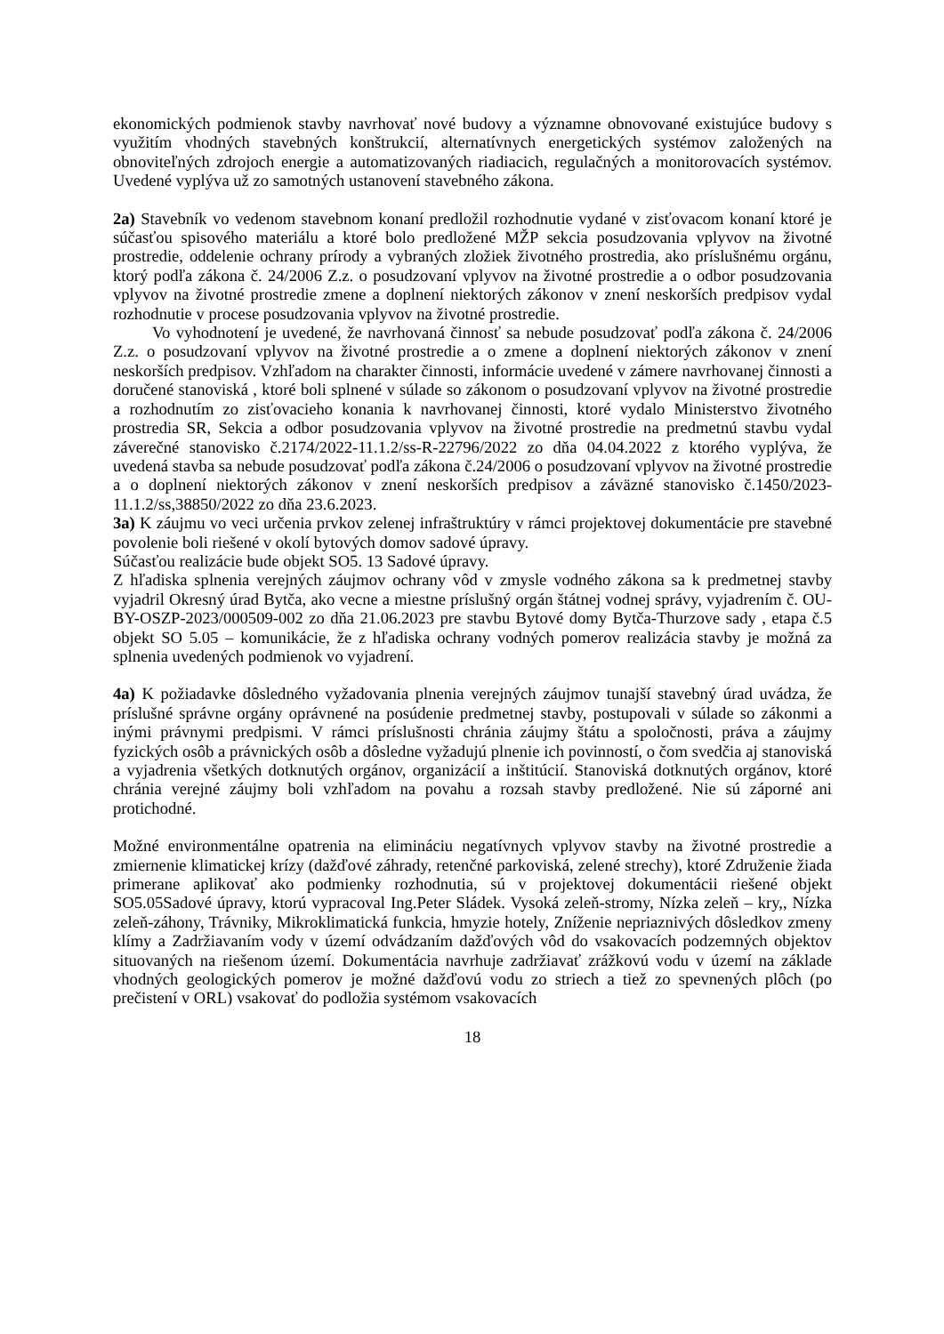ekonomických podmienok stavby navrhovať nové budovy a významne obnovované existujúce budovy s využitím vhodných stavebných konštrukcií, alternatívnych energetických systémov založených na obnoviteľných zdrojoch energie a automatizovaných riadiacich, regulačných a monitorovacích systémov. Uvedené vyplýva už zo samotných ustanovení stavebného zákona.
2a) Stavebník vo vedenom stavebnom konaní predložil rozhodnutie vydané v zisťovacom konaní ktoré je súčasťou spisového materiálu a ktoré bolo predložené MŽP sekcia posudzovania vplyvov na životné prostredie, oddelenie ochrany prírody a vybraných zložiek životného prostredia, ako príslušnému orgánu, ktorý podľa zákona č. 24/2006 Z.z. o posudzovaní vplyvov na životné prostredie a o odbor posudzovania vplyvov na životné prostredie zmene a doplnení niektorých zákonov v znení neskorších predpisov vydal rozhodnutie v procese posudzovania vplyvov na životné prostredie.
Vo vyhodnotení je uvedené, že navrhovaná činnosť sa nebude posudzovať podľa zákona č. 24/2006 Z.z. o posudzovaní vplyvov na životné prostredie a o zmene a doplnení niektorých zákonov v znení neskorších predpisov. Vzhľadom na charakter činnosti, informácie uvedené v zámere navrhovanej činnosti a doručené stanoviská , ktoré boli splnené v súlade so zákonom o posudzovaní vplyvov na životné prostredie a rozhodnutím zo zisťovacieho konania k navrhovanej činnosti, ktoré vydalo Ministerstvo životného prostredia SR, Sekcia a odbor posudzovania vplyvov na životné prostredie na predmetnú stavbu vydal záverečné stanovisko č.2174/2022-11.1.2/ss-R-22796/2022 zo dňa 04.04.2022 z ktorého vyplýva, že uvedená stavba sa nebude posudzovať podľa zákona č.24/2006 o posudzovaní vplyvov na životné prostredie a o doplnení niektorých zákonov v znení neskorších predpisov a záväzné stanovisko č.1450/2023-11.1.2/ss,38850/2022 zo dňa 23.6.2023.
3a) K záujmu vo veci určenia prvkov zelenej infraštruktúry v rámci projektovej dokumentácie pre stavebné povolenie boli riešené v okolí bytových domov sadové úpravy.
Súčasťou realizácie bude objekt SO5. 13 Sadové úpravy.
Z hľadiska splnenia verejných záujmov ochrany vôd v zmysle vodného zákona sa k predmetnej stavby vyjadril Okresný úrad Bytča, ako vecne a miestne príslušný orgán štátnej vodnej správy, vyjadrením č. OU-BY-OSZP-2023/000509-002 zo dňa 21.06.2023 pre stavbu Bytové domy Bytča-Thurzove sady , etapa č.5 objekt SO 5.05 – komunikácie, že z hľadiska ochrany vodných pomerov realizácia stavby je možná za splnenia uvedených podmienok vo vyjadrení.
4a) K požiadavke dôsledného vyžadovania plnenia verejných záujmov tunajší stavebný úrad uvádza, že príslušné správne orgány oprávnené na posúdenie predmetnej stavby, postupovali v súlade so zákonmi a inými právnymi predpismi. V rámci príslušnosti chránia záujmy štátu a spoločnosti, práva a záujmy fyzických osôb a právnických osôb a dôsledne vyžadujú plnenie ich povinností, o čom svedčia aj stanoviská a vyjadrenia všetkých dotknutých orgánov, organizácií a inštitúcií. Stanoviská dotknutých orgánov, ktoré chránia verejné záujmy boli vzhľadom na povahu a rozsah stavby predložené. Nie sú záporné ani protichodné.
Možné environmentálne opatrenia na elimináciu negatívnych vplyvov stavby na životné prostredie a zmiernenie klimatickej krízy (dažďové záhrady, retenčné parkoviská, zelené strechy), ktoré Združenie žiada primerane aplikovať ako podmienky rozhodnutia, sú v projektovej dokumentácii riešené objekt SO5.05Sadové úpravy, ktorú vypracoval Ing.Peter Sládek. Vysoká zeleň-stromy, Nízka zeleň – kry,, Nízka zeleň-záhony, Trávniky, Mikroklimatická funkcia, hmyzie hotely, Zníženie nepriaznivých dôsledkov zmeny klímy a Zadržiavaním vody v území odvádzaním dažďových vôd do vsakovacích podzemných objektov situovaných na riešenom území. Dokumentácia navrhuje zadržiavať zrážkovú vodu v území na základe vhodných geologických pomerov je možné dažďovú vodu zo striech a tiež zo spevnených plôch (po prečistení v ORL) vsakovať do podložia systémom vsakovacích
18